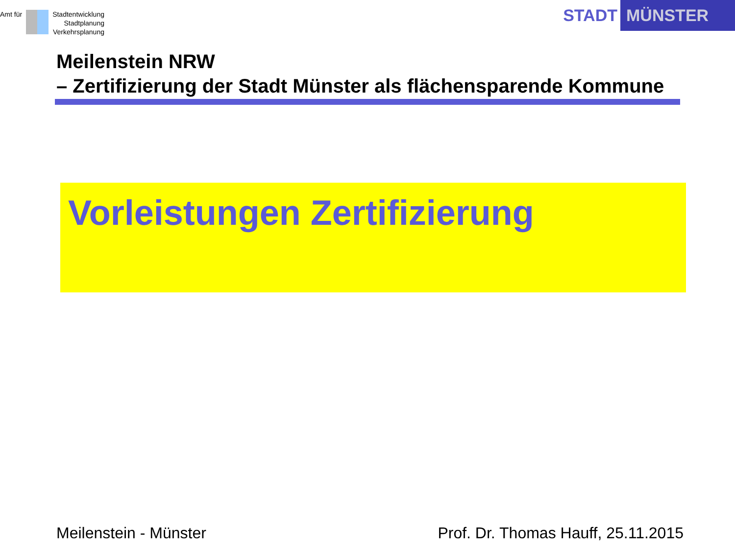Amt für Stadtentwicklung
Stadtplanung
Verkehrsplanung
STADT MÜNSTER
Meilenstein NRW
– Zertifizierung der Stadt Münster als flächensparende Kommune
Vorleistungen Zertifizierung
Meilenstein - Münster Prof. Dr. Thomas Hauff, 25.11.2015